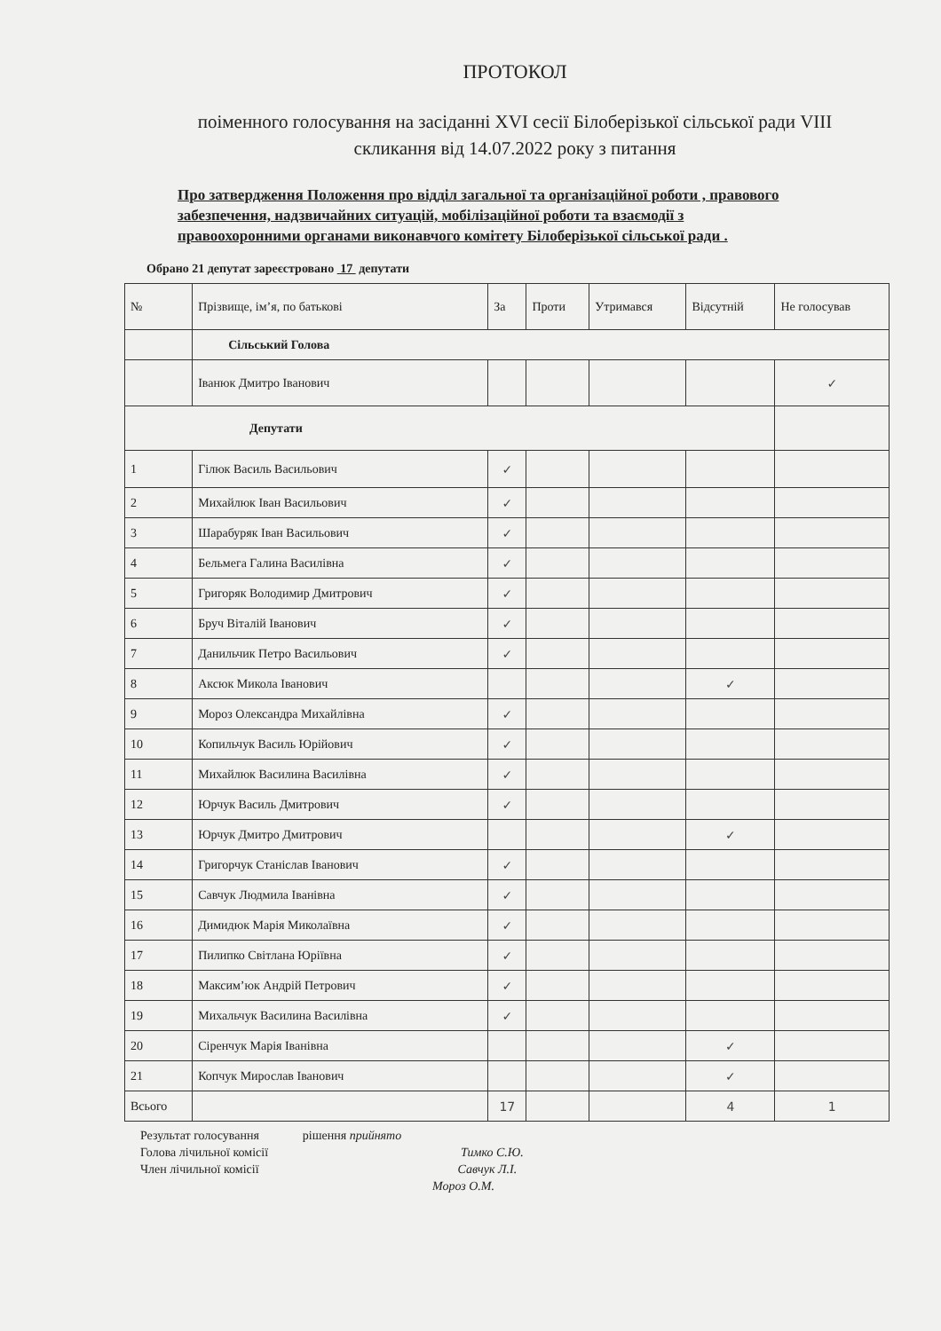ПРОТОКОЛ
поіменного голосування на засіданні XVI сесії Білоберізької сільської ради VIII скликання від 14.07.2022 року з питання
Про затвердження Положення про відділ загальної та організаційної роботи , правового забезпечення, надзвичайних ситуацій, мобілізаційної роботи та взаємодії з правоохоронними органами виконавчого комітету Білоберізької сільської ради .
Обрано 21 депутат зареєстровано 17 депутати
| № | Прізвище, ім’я, по батькові | За | Проти | Утримався | Відсутній | Не голосував |
| --- | --- | --- | --- | --- | --- | --- |
| | Сільський Голова | | | | | |
| | Іванюк Дмитро Іванович | | | | | ✓ |
| Депутати | | | | | | |
| 1 | Гілюк Василь Васильович | ✓ | | | | |
| 2 | Михайлюк Іван Васильович | ✓ | | | | |
| 3 | Шарабуряк Іван Васильович | ✓ | | | | |
| 4 | Бельмега Галина Василівна | ✓ | | | | |
| 5 | Григоряк Володимир Дмитрович | ✓ | | | | |
| 6 | Бруч Віталій Іванович | ✓ | | | | |
| 7 | Данильчик Петро Васильович | ✓ | | | | |
| 8 | Аксюк Микола Іванович | | | | ✓ | |
| 9 | Мороз Олександра Михайлівна | ✓ | | | | |
| 10 | Копильчук Василь Юрійович | ✓ | | | | |
| 11 | Михайлюк Василина Василівна | ✓ | | | | |
| 12 | Юрчук Василь Дмитрович | ✓ | | | | |
| 13 | Юрчук Дмитро Дмитрович | | | | ✓ | |
| 14 | Григорчук Станіслав Іванович | ✓ | | | | |
| 15 | Савчук Людмила Іванівна | ✓ | | | | |
| 16 | Димидюк Марія Миколаївна | ✓ | | | | |
| 17 | Пилипко Світлана Юріївна | ✓ | | | | |
| 18 | Максим’юк Андрій Петрович | ✓ | | | | |
| 19 | Михальчук Василина Василівна | ✓ | | | | |
| 20 | Сіренчук Марія Іванівна | | | | ✓ | |
| 21 | Копчук Мирослав Іванович | | | | ✓ | |
| Всього | | 17 | | | 4 | 1 |
Результат голосування рішення прийнято
Голова лічильної комісії Тимко С.Ю.
Член лічильної комісії Савчук Л.І.
Мороз О.М.